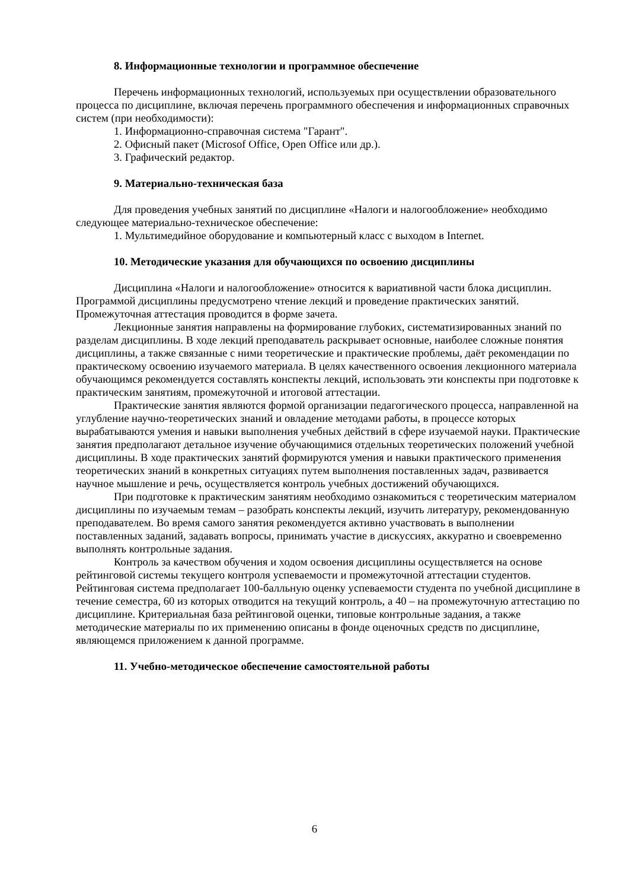8. Информационные технологии и программное обеспечение
Перечень информационных технологий, используемых при осуществлении образовательного процесса по дисциплине, включая перечень программного обеспечения и информационных справочных систем (при необходимости):
1. Информационно-справочная система "Гарант".
2. Офисный пакет (Microsof Office, Open Office или др.).
3. Графический редактор.
9. Материально-техническая база
Для проведения учебных занятий по дисциплине «Налоги и налогообложение» необходимо следующее материально-техническое обеспечение:
1. Мультимедийное оборудование и компьютерный класс с выходом в Internet.
10. Методические указания для обучающихся по освоению дисциплины
Дисциплина «Налоги и налогообложение» относится к вариативной части блока дисциплин. Программой дисциплины предусмотрено чтение лекций и проведение практических занятий. Промежуточная аттестация проводится в форме зачета.
Лекционные занятия направлены на формирование глубоких, систематизированных знаний по разделам дисциплины. В ходе лекций преподаватель раскрывает основные, наиболее сложные понятия дисциплины, а также связанные с ними теоретические и практические проблемы, даёт рекомендации по практическому освоению изучаемого материала. В целях качественного освоения лекционного материала обучающимся рекомендуется составлять конспекты лекций, использовать эти конспекты при подготовке к практическим занятиям, промежуточной и итоговой аттестации.
Практические занятия являются формой организации педагогического процесса, направленной на углубление научно-теоретических знаний и овладение методами работы, в процессе которых вырабатываются умения и навыки выполнения учебных действий в сфере изучаемой науки. Практические занятия предполагают детальное изучение обучающимися отдельных теоретических положений учебной дисциплины. В ходе практических занятий формируются умения и навыки практического применения теоретических знаний в конкретных ситуациях путем выполнения поставленных задач, развивается научное мышление и речь, осуществляется контроль учебных достижений обучающихся.
При подготовке к практическим занятиям необходимо ознакомиться с теоретическим материалом дисциплины по изучаемым темам – разобрать конспекты лекций, изучить литературу, рекомендованную преподавателем. Во время самого занятия рекомендуется активно участвовать в выполнении поставленных заданий, задавать вопросы, принимать участие в дискуссиях, аккуратно и своевременно выполнять контрольные задания.
Контроль за качеством обучения и ходом освоения дисциплины осуществляется на основе рейтинговой системы текущего контроля успеваемости и промежуточной аттестации студентов. Рейтинговая система предполагает 100-балльную оценку успеваемости студента по учебной дисциплине в течение семестра, 60 из которых отводится на текущий контроль, а 40 – на промежуточную аттестацию по дисциплине. Критериальная база рейтинговой оценки, типовые контрольные задания, а также методические материалы по их применению описаны в фонде оценочных средств по дисциплине, являющемся приложением к данной программе.
11. Учебно-методическое обеспечение самостоятельной работы
6